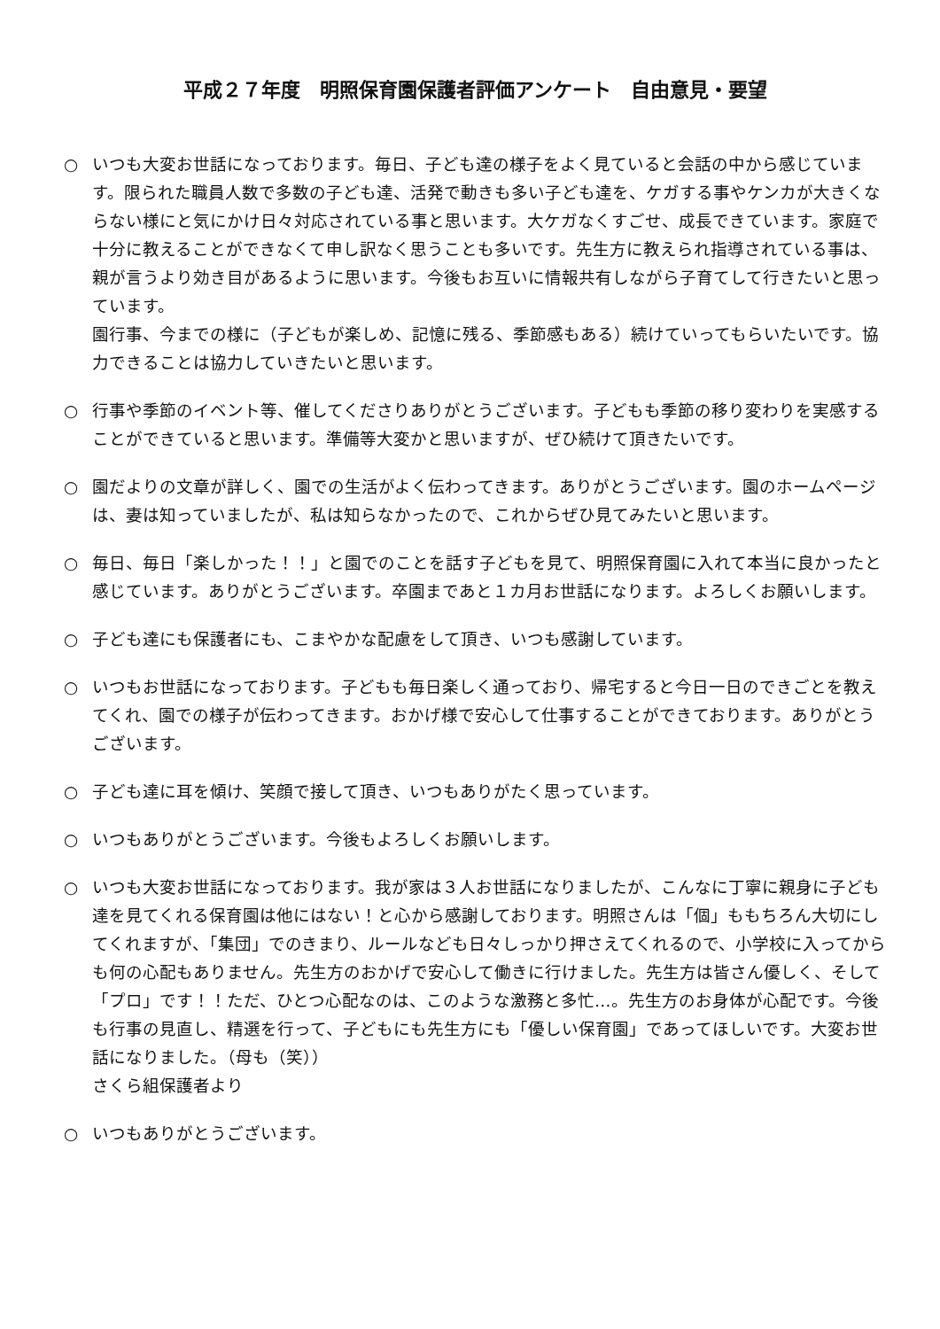平成２７年度　明照保育園保護者評価アンケート　自由意見・要望
○ いつも大変お世話になっております。毎日、子ども達の様子をよく見ていると会話の中から感じています。限られた職員人数で多数の子ども達、活発で動きも多い子ども達を、ケガする事やケンカが大きくならない様にと気にかけ日々対応されている事と思います。大ケガなくすごせ、成長できています。家庭で十分に教えることができなくて申し訳なく思うことも多いです。先生方に教えられ指導されている事は、親が言うより効き目があるように思います。今後もお互いに情報共有しながら子育てして行きたいと思っています。
園行事、今までの様に（子どもが楽しめ、記憶に残る、季節感もある）続けていってもらいたいです。協力できることは協力していきたいと思います。
○ 行事や季節のイベント等、催してくださりありがとうございます。子どもも季節の移り変わりを実感することができていると思います。準備等大変かと思いますが、ぜひ続けて頂きたいです。
○ 園だよりの文章が詳しく、園での生活がよく伝わってきます。ありがとうございます。園のホームページは、妻は知っていましたが、私は知らなかったので、これからぜひ見てみたいと思います。
○ 毎日、毎日「楽しかった！！」と園でのことを話す子どもを見て、明照保育園に入れて本当に良かったと感じています。ありがとうございます。卒園まであと１カ月お世話になります。よろしくお願いします。
○ 子ども達にも保護者にも、こまやかな配慮をして頂き、いつも感謝しています。
○ いつもお世話になっております。子どもも毎日楽しく通っており、帰宅すると今日一日のできごとを教えてくれ、園での様子が伝わってきます。おかげ様で安心して仕事することができております。ありがとうございます。
○ 子ども達に耳を傾け、笑顔で接して頂き、いつもありがたく思っています。
○ いつもありがとうございます。今後もよろしくお願いします。
○ いつも大変お世話になっております。我が家は３人お世話になりましたが、こんなに丁寧に親身に子ども達を見てくれる保育園は他にはない！と心から感謝しております。明照さんは「個」ももちろん大切にしてくれますが、「集団」でのきまり、ルールなども日々しっかり押さえてくれるので、小学校に入ってからも何の心配もありません。先生方のおかげで安心して働きに行けました。先生方は皆さん優しく、そして「プロ」です！！ただ、ひとつ心配なのは、このような激務と多忙…。先生方のお身体が心配です。今後も行事の見直し、精選を行って、子どもにも先生方にも「優しい保育園」であってほしいです。大変お世話になりました。（母も（笑））
さくら組保護者より
○ いつもありがとうございます。